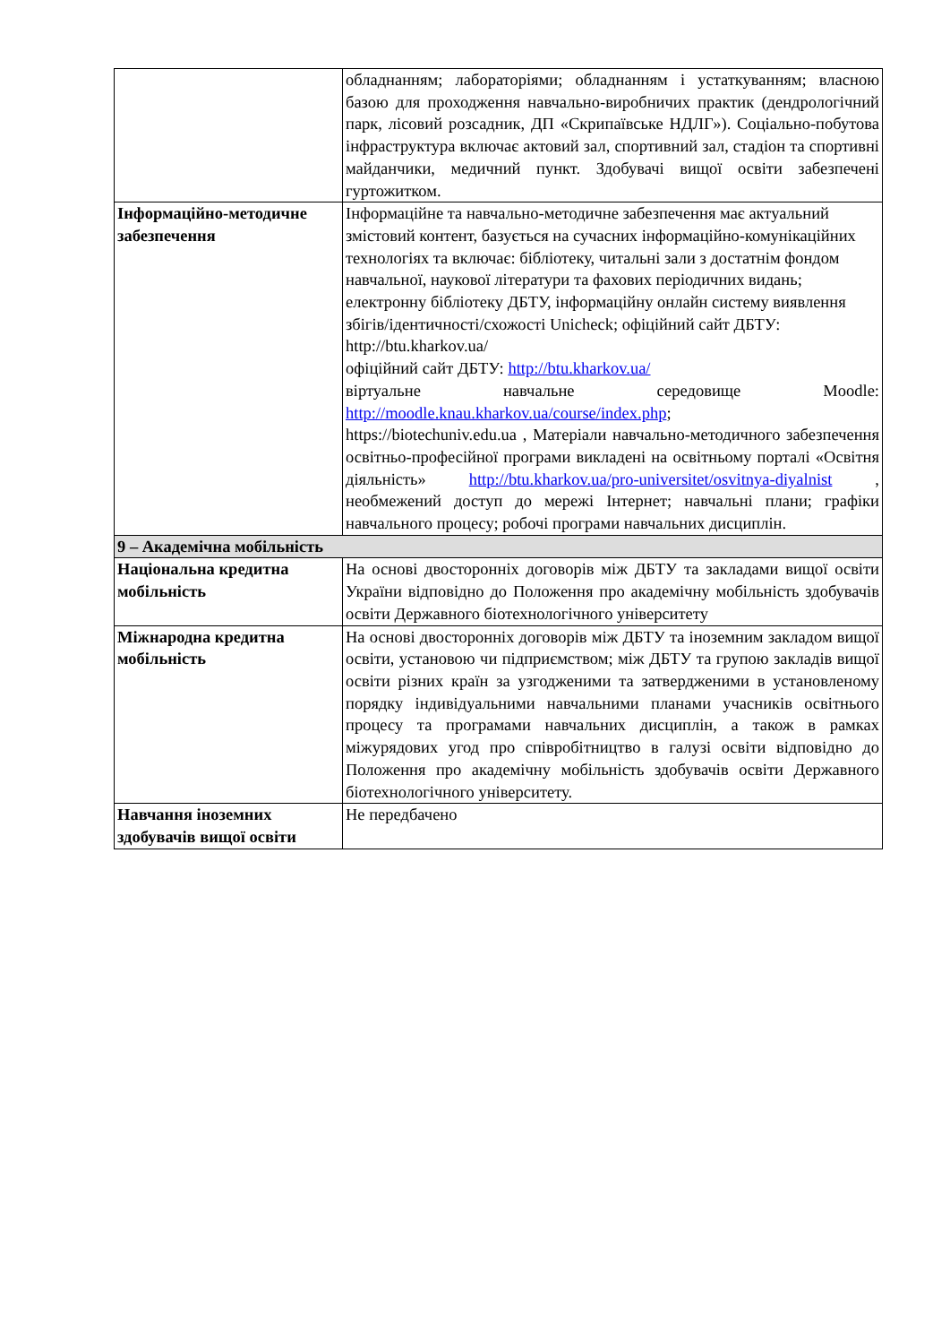| | обладнанням; лабораторіями; обладнанням і устаткуванням; власною базою для проходження навчально-виробничих практик (дендрологічний парк, лісовий розсадник, ДП «Скрипаївське НДЛГ»). Соціально-побутова інфраструктура включає актовий зал, спортивний зал, стадіон та спортивні майданчики, медичний пункт. Здобувачі вищої освіти забезпечені гуртожитком. |
| Інформаційно-методичне забезпечення | Інформаційне та навчально-методичне забезпечення має актуальний змістовий контент, базується на сучасних інформаційно-комунікаційних технологіях та включає: бібліотеку, читальні зали з достатнім фондом навчальної, наукової літератури та фахових періодичних видань; електронну бібліотеку ДБТУ, інформаційну онлайн систему виявлення збігів/ідентичності/схожості Unicheck; офіційний сайт ДБТУ: http://btu.kharkov.ua/ офіційний сайт ДБТУ: http://btu.kharkov.ua/ віртуальне навчальне середовище Moodle: http://moodle.knau.kharkov.ua/course/index.php ; https://biotechuniv.edu.ua , Матеріали навчально-методичного забезпечення освітньо-професійної програми викладені на освітньому порталі «Освітня діяльність» http://btu.kharkov.ua/pro-universitet/osvitnya-diyalnist , необмежений доступ до мережі Інтернет; навчальні плани; графіки навчального процесу; робочі програми навчальних дисциплін. |
| 9 – Академічна мобільність | |
| Національна кредитна мобільність | На основі двосторонніх договорів між ДБТУ та закладами вищої освіти України відповідно до Положення про академічну мобільність здобувачів освіти Державного біотехнологічного університету |
| Міжнародна кредитна мобільність | На основі двосторонніх договорів між ДБТУ та іноземним закладом вищої освіти, установою чи підприємством; між ДБТУ та групою закладів вищої освіти різних країн за узгодженими та затвердженими в установленому порядку індивідуальними навчальними планами учасників освітнього процесу та програмами навчальних дисциплін, а також в рамках міжурядових угод про співробітництво в галузі освіти відповідно до Положення про академічну мобільність здобувачів освіти Державного біотехнологічного університету. |
| Навчання іноземних здобувачів вищої освіти | Не передбачено |